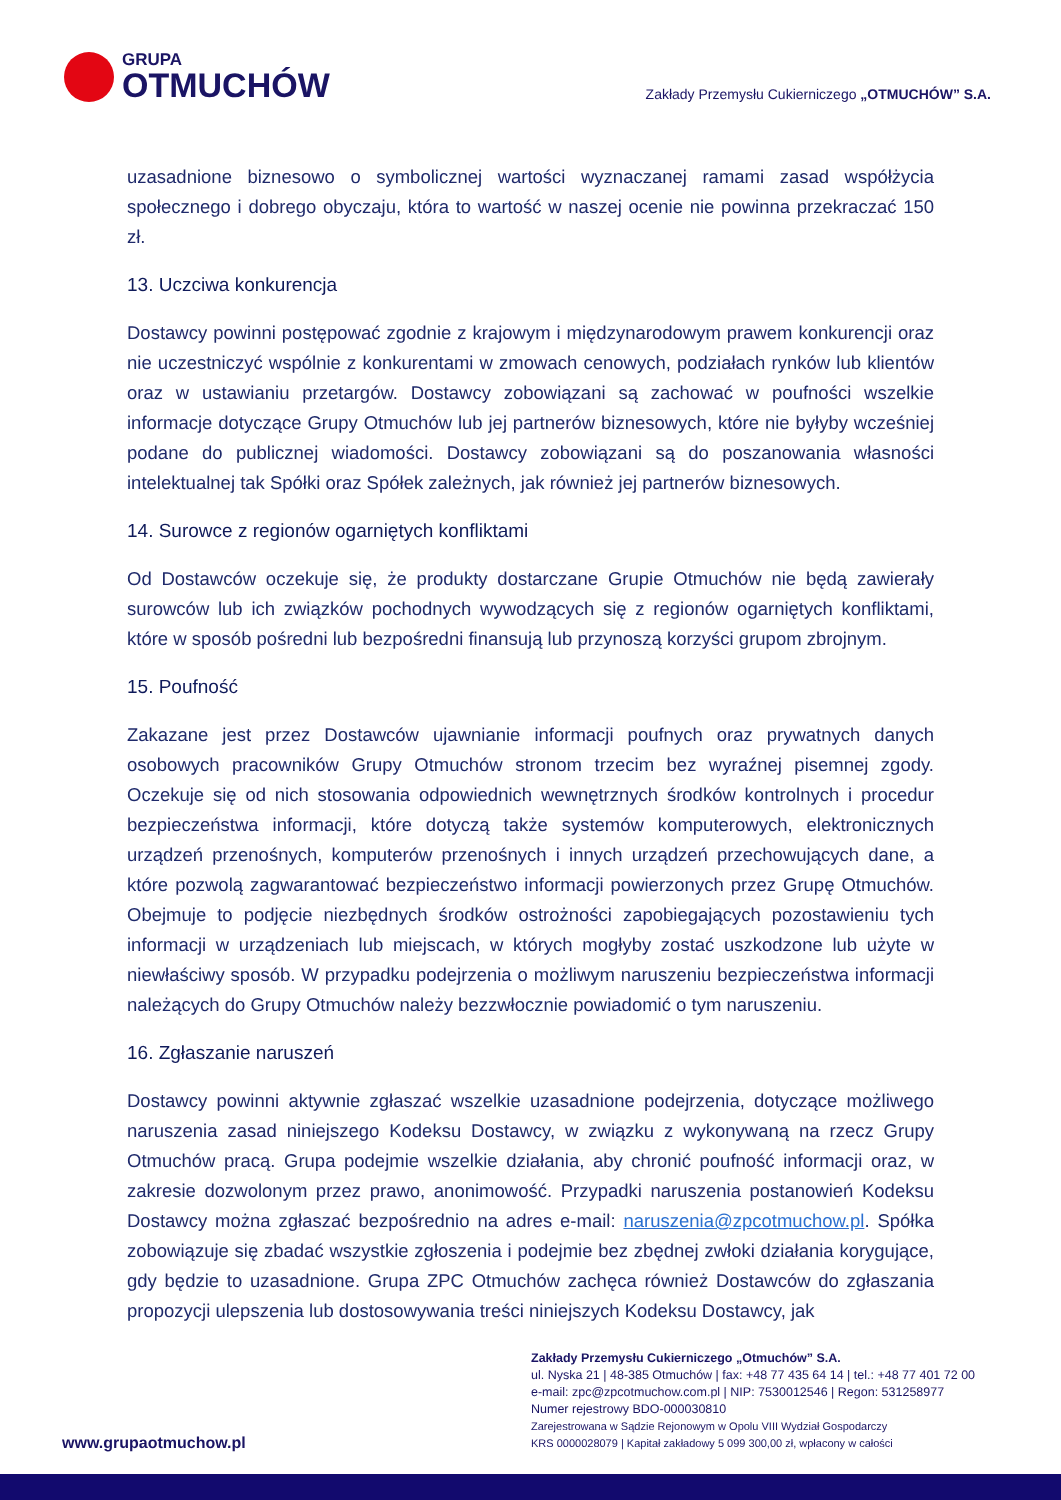GRUPA
OTMUCHÓW
Zakłady Przemysłu Cukierniczego „OTMUCHÓW” S.A.
uzasadnione biznesowo o symbolicznej wartości wyznaczanej ramami zasad współżycia społecznego i dobrego obyczaju, która to wartość w naszej ocenie nie powinna przekraczać 150 zł.
13. Uczciwa konkurencja
Dostawcy powinni postępować zgodnie z krajowym i międzynarodowym prawem konkurencji oraz nie uczestniczyć wspólnie z konkurentami w zmowach cenowych, podziałach rynków lub klientów oraz w ustawianiu przetargów. Dostawcy zobowiązani są zachować w poufności wszelkie informacje dotyczące Grupy Otmuchów lub jej partnerów biznesowych, które nie byłyby wcześniej podane do publicznej wiadomości. Dostawcy zobowiązani są do poszanowania własności intelektualnej tak Spółki oraz Spółek zależnych, jak również jej partnerów biznesowych.
14. Surowce z regionów ogarniętych konfliktami
Od Dostawców oczekuje się, że produkty dostarczane Grupie Otmuchów nie będą zawierały surowców lub ich związków pochodnych wywodzących się z regionów ogarniętych konfliktami, które w sposób pośredni lub bezpośredni finansują lub przynoszą korzyści grupom zbrojnym.
15. Poufność
Zakazane jest przez Dostawców ujawnianie informacji poufnych oraz prywatnych danych osobowych pracowników Grupy Otmuchów stronom trzecim bez wyraźnej pisemnej zgody. Oczekuje się od nich stosowania odpowiednich wewnętrznych środków kontrolnych i procedur bezpieczeństwa informacji, które dotyczą także systemów komputerowych, elektronicznych urządzeń przenośnych, komputerów przenośnych i innych urządzeń przechowujących dane, a które pozwolą zagwarantować bezpieczeństwo informacji powierzonych przez Grupę Otmuchów. Obejmuje to podjęcie niezbędnych środków ostrożności zapobiegających pozostawieniu tych informacji w urządzeniach lub miejscach, w których mogłyby zostać uszkodzone lub użyte w niewłaściwy sposób. W przypadku podejrzenia o możliwym naruszeniu bezpieczeństwa informacji należących do Grupy Otmuchów należy bezzwłocznie powiadomić o tym naruszeniu.
16. Zgłaszanie naruszeń
Dostawcy powinni aktywnie zgłaszać wszelkie uzasadnione podejrzenia, dotyczące możliwego naruszenia zasad niniejszego Kodeksu Dostawcy, w związku z wykonywaną na rzecz Grupy Otmuchów pracą. Grupa podejmie wszelkie działania, aby chronić poufność informacji oraz, w zakresie dozwolonym przez prawo, anonimowość. Przypadki naruszenia postanowień Kodeksu Dostawcy można zgłaszać bezpośrednio na adres e-mail: naruszenia@zpcotmuchow.pl. Spółka zobowiązuje się zbadać wszystkie zgłoszenia i podejmie bez zbędnej zwłoki działania korygujące, gdy będzie to uzasadnione. Grupa ZPC Otmuchów zachęca również Dostawców do zgłaszania propozycji ulepszenia lub dostosowywania treści niniejszych Kodeksu Dostawcy, jak
www.grupaotmuchow.pl
Zakłady Przemysłu Cukierniczego „Otmuchów” S.A.
ul. Nyska 21 | 48-385 Otmuchów | fax: +48 77 435 64 14 | tel.: +48 77 401 72 00
e-mail: zpc@zpcotmuchow.com.pl | NIP: 7530012546 | Regon: 531258977
Numer rejestrowy BDO-000030810
Zarejestrowana w Sądzie Rejonowym w Opolu VIII Wydział Gospodarczy
KRS 0000028079 | Kapitał zakładowy 5 099 300,00 zł, wpłacony w całości